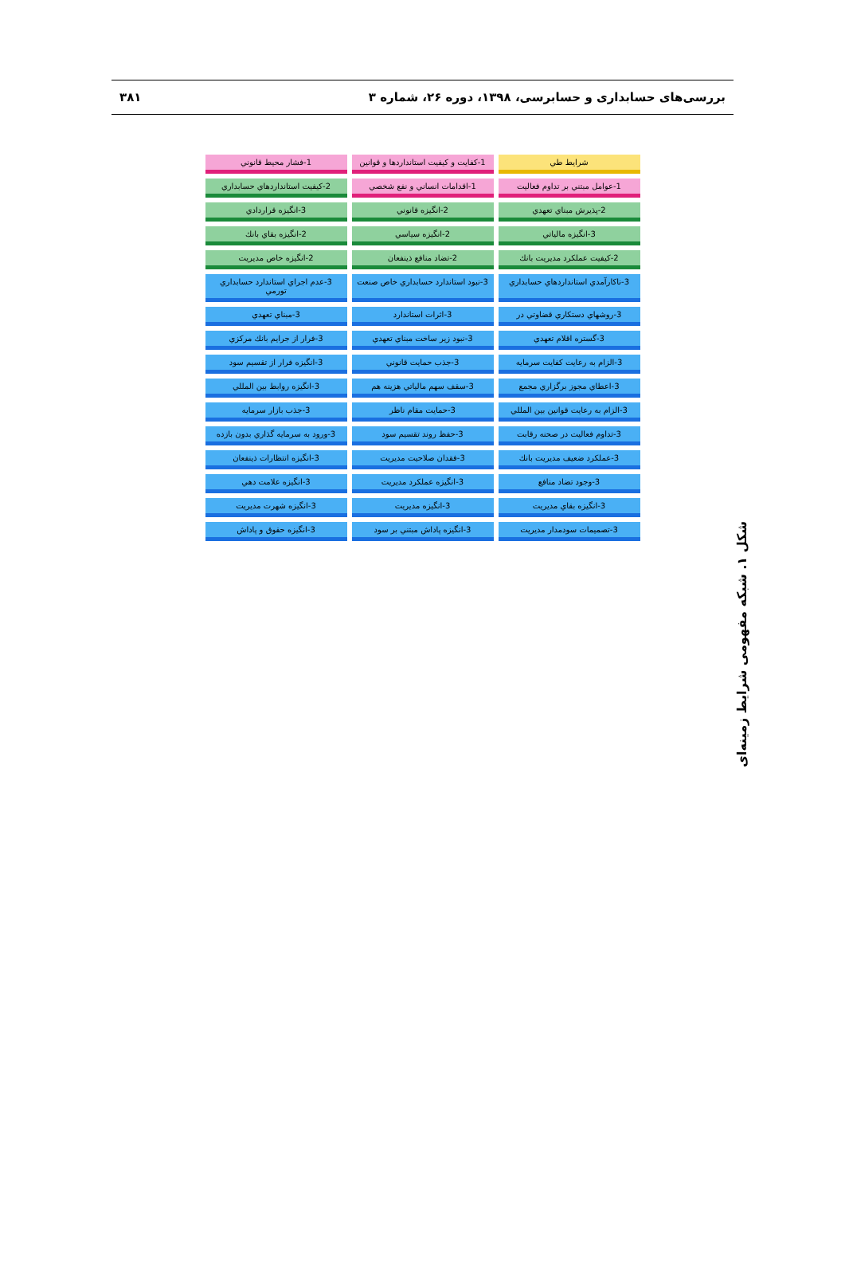بررسی‌های حسابداری و حسابرسی، ۱۳۹۸، دوره ۲۶، شماره ۳ ۳۸۱
شرايط طي
1-كفايت و كيفيت استانداردها و قوانين
1-فشار محيط قانوني
1-عوامل مبتني بر تداوم فعاليت
1-اقدامات انساني و نفع شخصي
2-كيفيت استانداردهاي حسابداري
2-پذيرش مبناي تعهدي
2-انگيزه قانوني
3-انگيزه قراردادي
3-انگيزه مالياتي
2-انگيزه سياسي
2-انگيزه بقاي بانك
2-كيفيت عملكرد مديريت بانك
2-تضاد منافع ذينفعان
2-انگيزه خاص مديريت
3-ناكارآمدي استانداردهاي حسابداري
3-نبود استاندارد حسابداري خاص صنعت
3-عدم اجراي استاندارد حسابداري تورمي
3-روشهاي دستكاري قضاوتي در
3-اثرات استاندارد
3-مبناي تعهدي
3-گستره اقلام تعهدي
3-نبود زير ساخت مبناي تعهدي
3-فرار از جرايم بانك مركزي
3-الزام به رعايت كفايت سرمايه
3-جذب حمايت قانوني
3-انگيزه فرار از تقسيم سود
3-اعطاي مجوز برگزاري مجمع
3-سقف سهم مالياتي هزينه هم
3-انگيزه روابط بين المللي
3-الزام به رعايت قوانين بين المللي
3-حمايت مقام ناظر
3-جذب بازار سرمايه
3-تداوم فعاليت در صحنه رقابت
3-حفظ روند تقسيم سود
3-ورود به سرمايه گذاري بدون بازده
3-عملكرد ضعيف مديريت بانك
3-فقدان صلاحيت مديريت
3-انگيزه انتظارات ذينفعان
3-وجود تضاد منافع
3-انگيزه عملكرد مديريت
3-انگيزه علامت دهي
3-انگيزه بقاي مديريت
3-انگيزه مديريت
3-انگيزه شهرت مديريت
3-تصميمات سودمدار مديريت
3-انگيزه پاداش مبتني بر سود
3-انگيزه حقوق و پاداش
شکل ۱. شبکه مفهومی شرایط زمینه‌ای